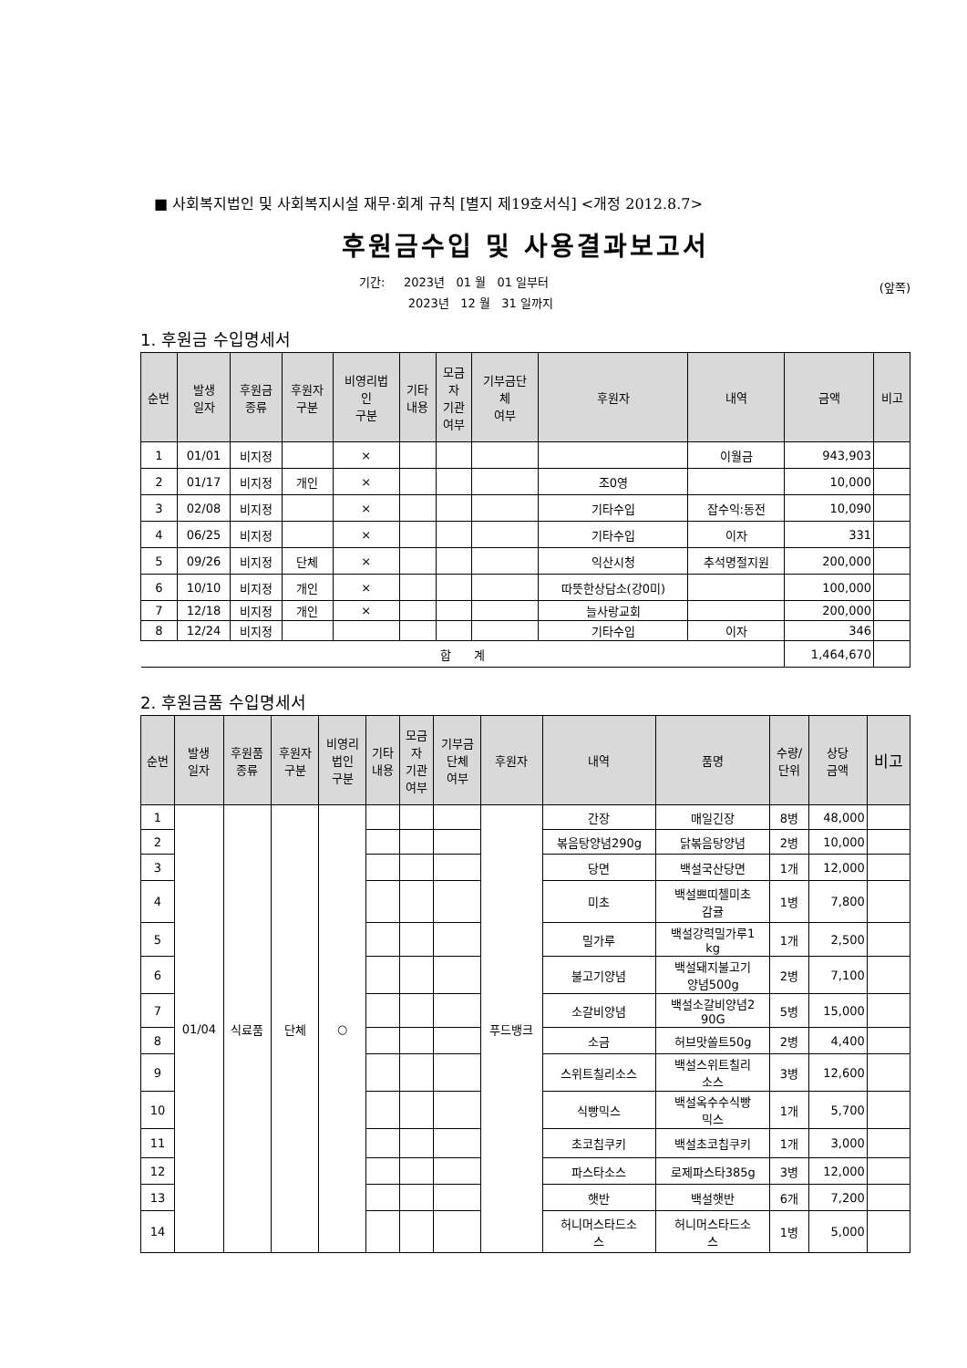■ 사회복지법인 및 사회복지시설 재무·회계 규칙 [별지 제19호서식] <개정 2012.8.7>
후원금수입 및 사용결과보고서
기간: 2023년 01 월 01 일부터
2023년 12 월 31 일까지
(앞쪽)
1. 후원금 수입명세서
| 순번 | 발생 일자 | 후원금 종류 | 후원자 구분 | 비영리법 인 구분 | 기타 내용 | 모금 자 기관 여부 | 기부금단 체 여부 | 후원자 | 내역 | 금액 | 비고 |
| --- | --- | --- | --- | --- | --- | --- | --- | --- | --- | --- | --- |
| 1 | 01/01 | 비지정 | | × | | | | | 이월금 | 943,903 | |
| 2 | 01/17 | 비지정 | 개인 | × | | | | 조0영 | | 10,000 | |
| 3 | 02/08 | 비지정 | | × | | | | 기타수입 | 잡수익:동전 | 10,090 | |
| 4 | 06/25 | 비지정 | | × | | | | 기타수입 | 이자 | 331 | |
| 5 | 09/26 | 비지정 | 단체 | × | | | | 익산시청 | 추석명절지원 | 200,000 | |
| 6 | 10/10 | 비지정 | 개인 | × | | | | 따뜻한상담소(강0미) | | 100,000 | |
| 7 | 12/18 | 비지정 | 개인 | × | | | | 늘사랑교회 | | 200,000 | |
| 8 | 12/24 | 비지정 | | | | | | 기타수입 | 이자 | 346 | |
| 합 계 | | | | | | | | | | 1,464,670 | |
2. 후원금품 수입명세서
| 순번 | 발생 일자 | 후원품 종류 | 후원자 구분 | 비영리 법인 구분 | 기타 내용 | 모금 자 기관 여부 | 기부금 단체 여부 | 후원자 | 내역 | 품명 | 수량/ 단위 | 상당 금액 | 비고 |
| --- | --- | --- | --- | --- | --- | --- | --- | --- | --- | --- | --- | --- | --- |
| 1 | 01/04 | 식료품 | 단체 | ○ | | | | 푸드뱅크 | 간장 | 매일긴장 | 8병 | 48,000 | |
| 2 | | | | | | | | | 볶음탕양념290g | 닭볶음탕양념 | 2병 | 10,000 | |
| 3 | | | | | | | | | 당면 | 백설국산당면 | 1개 | 12,000 | |
| 4 | | | | | | | | | 미초 | 백설쁘띠첼미초 감귤 | 1병 | 7,800 | |
| 5 | | | | | | | | | 밀가루 | 백설강력밀가루1 kg | 1개 | 2,500 | |
| 6 | | | | | | | | | 불고기양념 | 백설돼지불고기 양념500g | 2병 | 7,100 | |
| 7 | | | | | | | | | 소갈비양념 | 백설소갈비양념2 90G | 5병 | 15,000 | |
| 8 | | | | | | | | | 소금 | 허브맛쏠트50g | 2병 | 4,400 | |
| 9 | | | | | | | | | 스위트칠리소스 | 백설스위트칠리 소스 | 3병 | 12,600 | |
| 10 | | | | | | | | | 식빵믹스 | 백설옥수수식빵 믹스 | 1개 | 5,700 | |
| 11 | | | | | | | | | 초코칩쿠키 | 백설초코칩쿠키 | 1개 | 3,000 | |
| 12 | | | | | | | | | 파스타소스 | 로제파스타385g | 3병 | 12,000 | |
| 13 | | | | | | | | | 햇반 | 백설햇반 | 6개 | 7,200 | |
| 14 | | | | | | | | | 허니머스타드소 스 | 허니머스타드소 스 | 1병 | 5,000 | |